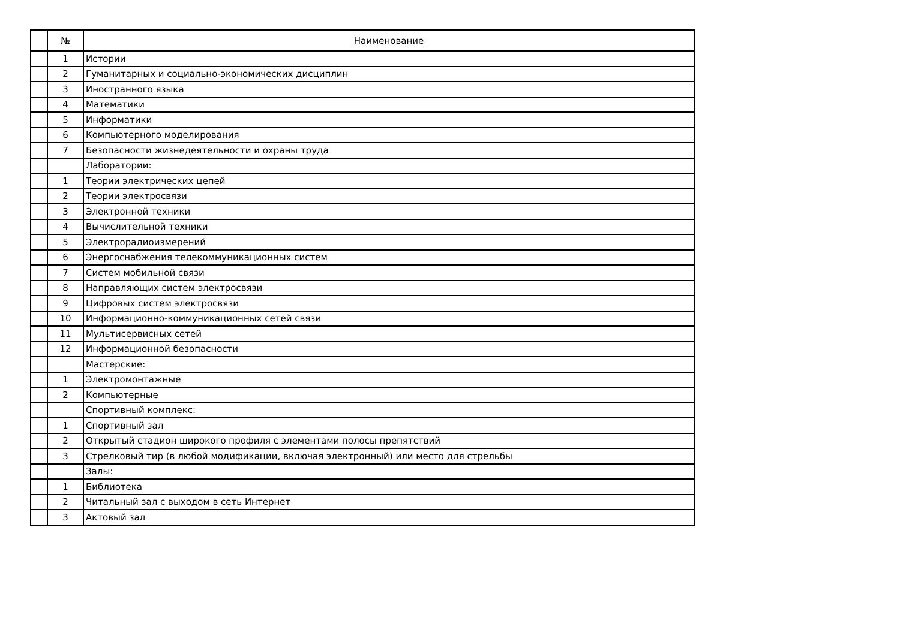| | № | Наименование |
| --- | --- | --- |
| | 1 | Истории |
| | 2 | Гуманитарных и социально-экономических дисциплин |
| | 3 | Иностранного языка |
| | 4 | Математики |
| | 5 | Информатики |
| | 6 | Компьютерного моделирования |
| | 7 | Безопасности жизнедеятельности и охраны труда |
| | | Лаборатории: |
| | 1 | Теории электрических цепей |
| | 2 | Теории электросвязи |
| | 3 | Электронной техники |
| | 4 | Вычислительной техники |
| | 5 | Электрорадиоизмерений |
| | 6 | Энергоснабжения телекоммуникационных систем |
| | 7 | Систем мобильной связи |
| | 8 | Направляющих систем электросвязи |
| | 9 | Цифровых систем электросвязи |
| | 10 | Информационно-коммуникационных сетей связи |
| | 11 | Мультисервисных сетей |
| | 12 | Информационной безопасности |
| | | Мастерские: |
| | 1 | Электромонтажные |
| | 2 | Компьютерные |
| | | Спортивный комплекс: |
| | 1 | Спортивный зал |
| | 2 | Открытый стадион широкого профиля с элементами полосы препятствий |
| | 3 | Стрелковый тир (в любой модификации, включая электронный) или место для стрельбы |
| | | Залы: |
| | 1 | Библиотека |
| | 2 | Читальный зал с выходом в сеть Интернет |
| | 3 | Актовый зал |